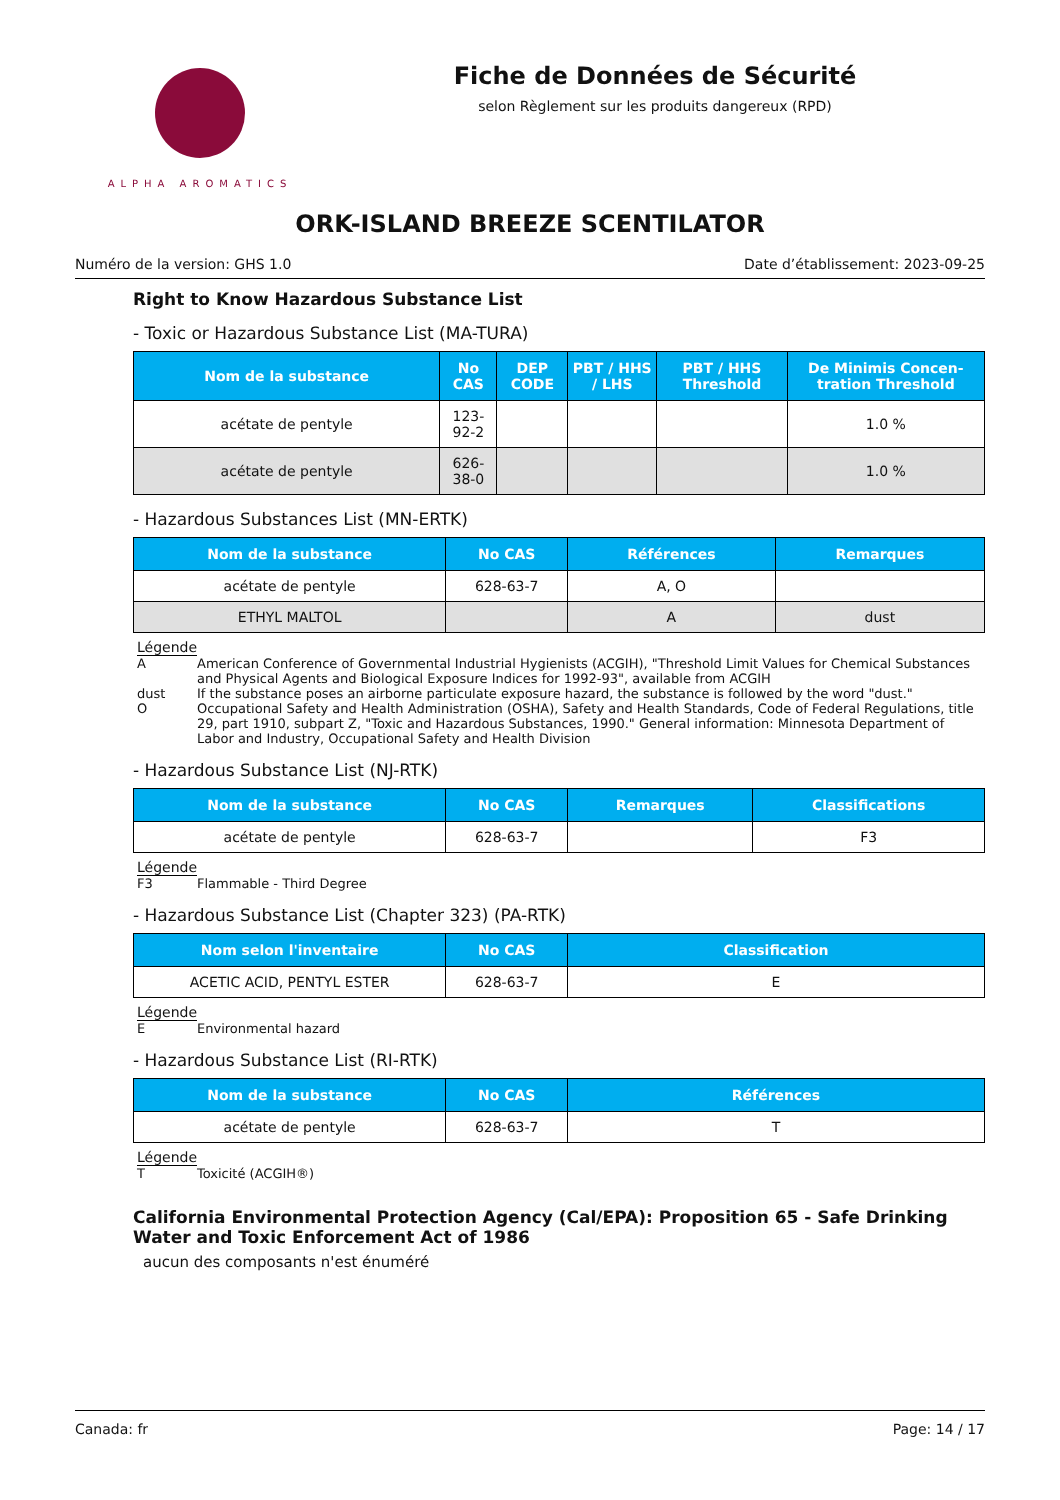ALPHA AROMATICS
Fiche de Données de Sécurité
selon Règlement sur les produits dangereux (RPD)
ORK-ISLAND BREEZE SCENTILATOR
Numéro de la version: GHS 1.0 Date d’établissement: 2023-09-25
Right to Know Hazardous Substance List
- Toxic or Hazardous Substance List (MA-TURA)
| Nom de la substance | No CAS | DEP CODE | PBT / HHS / LHS | PBT / HHS Threshold | De Minimis Concen-tration Threshold |
| --- | --- | --- | --- | --- | --- |
| acétate de pentyle | 123-92-2 | | | | 1.0 % |
| acétate de pentyle | 626-38-0 | | | | 1.0 % |
- Hazardous Substances List (MN-ERTK)
| Nom de la substance | No CAS | Références | Remarques |
| --- | --- | --- | --- |
| acétate de pentyle | 628-63-7 | A, O | |
| ETHYL MALTOL | | A | dust |
Légende
A American Conference of Governmental Industrial Hygienists (ACGIH), "Threshold Limit Values for Chemical Substances and Physical Agents and Biological Exposure Indices for 1992-93", available from ACGIH
dust If the substance poses an airborne particulate exposure hazard, the substance is followed by the word "dust."
O Occupational Safety and Health Administration (OSHA), Safety and Health Standards, Code of Federal Regulations, title 29, part 1910, subpart Z, "Toxic and Hazardous Substances, 1990." General information: Minnesota Department of Labor and Industry, Occupational Safety and Health Division
- Hazardous Substance List (NJ-RTK)
| Nom de la substance | No CAS | Remarques | Classifications |
| --- | --- | --- | --- |
| acétate de pentyle | 628-63-7 | | F3 |
Légende
F3 Flammable - Third Degree
- Hazardous Substance List (Chapter 323) (PA-RTK)
| Nom selon l'inventaire | No CAS | Classification |
| --- | --- | --- |
| ACETIC ACID, PENTYL ESTER | 628-63-7 | E |
Légende
E Environmental hazard
- Hazardous Substance List (RI-RTK)
| Nom de la substance | No CAS | Références |
| --- | --- | --- |
| acétate de pentyle | 628-63-7 | T |
Légende
T Toxicité (ACGIH®)
California Environmental Protection Agency (Cal/EPA): Proposition 65 - Safe Drinking Water and Toxic Enforcement Act of 1986
aucun des composants n'est énuméré
Canada: fr Page: 14 / 17